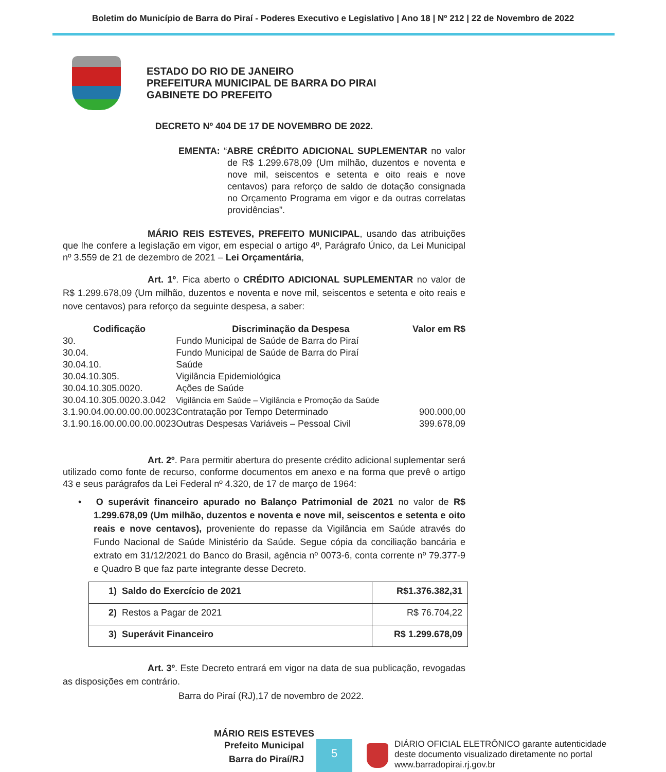Boletim do Município de Barra do Piraí - Poderes Executivo e Legislativo | Ano 18 | Nº 212 | 22 de Novembro de 2022
ESTADO DO RIO DE JANEIRO
PREFEITURA MUNICIPAL DE BARRA DO PIRAI
GABINETE DO PREFEITO
DECRETO Nº 404 DE 17 DE NOVEMBRO DE 2022.
EMENTA: “ABRE CRÉDITO ADICIONAL SUPLEMENTAR no valor de R$ 1.299.678,09 (Um milhão, duzentos e noventa e nove mil, seiscentos e setenta e oito reais e nove centavos) para reforço de saldo de dotação consignada no Orçamento Programa em vigor e da outras correlatas providências”.
MÁRIO REIS ESTEVES, PREFEITO MUNICIPAL, usando das atribuições que lhe confere a legislação em vigor, em especial o artigo 4º, Parágrafo Único, da Lei Municipal nº 3.559 de 21 de dezembro de 2021 – Lei Orçamentária,
Art. 1º. Fica aberto o CRÉDITO ADICIONAL SUPLEMENTAR no valor de R$ 1.299.678,09 (Um milhão, duzentos e noventa e nove mil, seiscentos e setenta e oito reais e nove centavos) para reforço da seguinte despesa, a saber:
| Codificação | Discriminação da Despesa | Valor em R$ |
| --- | --- | --- |
| 30. | Fundo Municipal de Saúde de Barra do Piraí | |
| 30.04. | Fundo Municipal de Saúde de Barra do Piraí | |
| 30.04.10. | Saúde | |
| 30.04.10.305. | Vigilância Epidemiológica | |
| 30.04.10.305.0020. | Ações de Saúde | |
| 30.04.10.305.0020.3.042 | Vigilância em Saúde – Vigilância e Promoção da Saúde | |
| 3.1.90.04.00.00.00.00.0023 | Contratação por Tempo Determinado | 900.000,00 |
| 3.1.90.16.00.00.00.00.0023 | Outras Despesas Variáveis – Pessoal Civil | 399.678,09 |
Art. 2º. Para permitir abertura do presente crédito adicional suplementar será utilizado como fonte de recurso, conforme documentos em anexo e na forma que prevê o artigo 43 e seus parágrafos da Lei Federal nº 4.320, de 17 de março de 1964:
• O superávit financeiro apurado no Balanço Patrimonial de 2021 no valor de R$ 1.299.678,09 (Um milhão, duzentos e noventa e nove mil, seiscentos e setenta e oito reais e nove centavos), proveniente do repasse da Vigilância em Saúde através do Fundo Nacional de Saúde Ministério da Saúde. Segue cópia da conciliação bancária e extrato em 31/12/2021 do Banco do Brasil, agência nº 0073-6, conta corrente nº 79.377-9 e Quadro B que faz parte integrante desse Decreto.
| 1) Saldo do Exercício de 2021 | R$1.376.382,31 |
| 2) Restos a Pagar de 2021 | R$ 76.704,22 |
| 3) Superávit Financeiro | R$ 1.299.678,09 |
Art. 3º. Este Decreto entrará em vigor na data de sua publicação, revogadas as disposições em contrário.
Barra do Piraí (RJ),17 de novembro de 2022.
MÁRIO REIS ESTEVES
Prefeito Municipal
Barra do Piraí/RJ
5
DIÁRIO OFICIAL ELETRÔNICO garante autenticidade
deste documento visualizado diretamente no portal
www.barradopirai.rj.gov.br